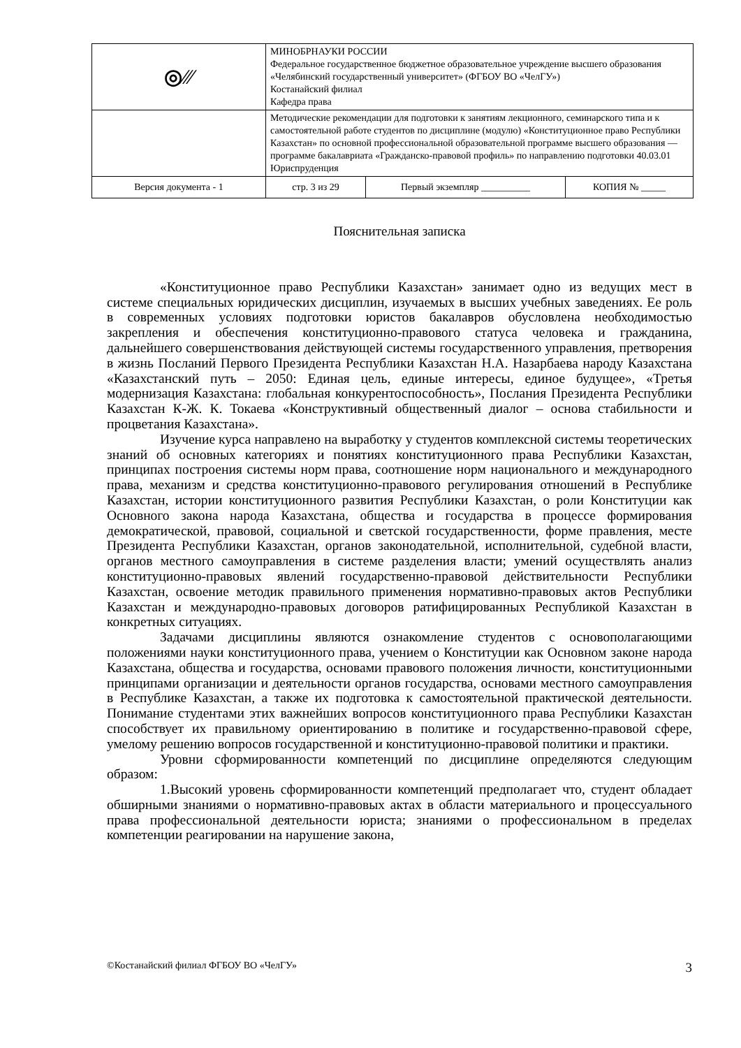| ◎⁄⁄⁄ | МИНОБРНАУКИ РОССИИ Федеральное государственное бюджетное образовательное учреждение высшего образования «Челябинский государственный университет» (ФГБОУ ВО «ЧелГУ») Костанайский филиал Кафедра права | | |
| | Методические рекомендации для подготовки к занятиям лекционного, семинарского типа и к самостоятельной работе студентов по дисциплине (модулю) «Конституционное право Республики Казахстан» по основной профессиональной образовательной программе высшего образования — программе бакалавриата «Гражданско-правовой профиль» по направлению подготовки 40.03.01 Юриспруденция | | |
| Версия документа - 1 | стр. 3 из 29 | Первый экземпляр __________ | КОПИЯ № _____ |
Пояснительная записка
«Конституционное право Республики Казахстан» занимает одно из ведущих мест в системе специальных юридических дисциплин, изучаемых в высших учебных заведениях. Ее роль в современных условиях подготовки юристов бакалавров обусловлена необходимостью закрепления и обеспечения конституционно-правового статуса человека и гражданина, дальнейшего совершенствования действующей системы государственного управления, претворения в жизнь Посланий Первого Президента Республики Казахстан Н.А. Назарбаева народу Казахстана «Казахстанский путь – 2050: Единая цель, единые интересы, единое будущее», «Третья модернизация Казахстана: глобальная конкурентоспособность», Послания Президента Республики Казахстан К-Ж. К. Токаева «Конструктивный общественный диалог – основа стабильности и процветания Казахстана».
Изучение курса направлено на выработку у студентов комплексной системы теоретических знаний об основных категориях и понятиях конституционного права Республики Казахстан, принципах построения системы норм права, соотношение норм национального и международного права, механизм и средства конституционно-правового регулирования отношений в Республике Казахстан, истории конституционного развития Республики Казахстан, о роли Конституции как Основного закона народа Казахстана, общества и государства в процессе формирования демократической, правовой, социальной и светской государственности, форме правления, месте Президента Республики Казахстан, органов законодательной, исполнительной, судебной власти, органов местного самоуправления в системе разделения власти; умений осуществлять анализ конституционно-правовых явлений государственно-правовой действительности Республики Казахстан, освоение методик правильного применения нормативно-правовых актов Республики Казахстан и международно-правовых договоров ратифицированных Республикой Казахстан в конкретных ситуациях.
Задачами дисциплины являются ознакомление студентов с основополагающими положениями науки конституционного права, учением о Конституции как Основном законе народа Казахстана, общества и государства, основами правового положения личности, конституционными принципами организации и деятельности органов государства, основами местного самоуправления в Республике Казахстан, а также их подготовка к самостоятельной практической деятельности. Понимание студентами этих важнейших вопросов конституционного права Республики Казахстан способствует их правильному ориентированию в политике и государственно-правовой сфере, умелому решению вопросов государственной и конституционно-правовой политики и практики.
Уровни сформированности компетенций по дисциплине определяются следующим образом:
1.Высокий уровень сформированности компетенций предполагает что, студент обладает обширными знаниями о нормативно-правовых актах в области материального и процессуального права профессиональной деятельности юриста; знаниями о профессиональном в пределах компетенции реагировании на нарушение закона,
©Костанайский филиал ФГБОУ ВО «ЧелГУ» 3